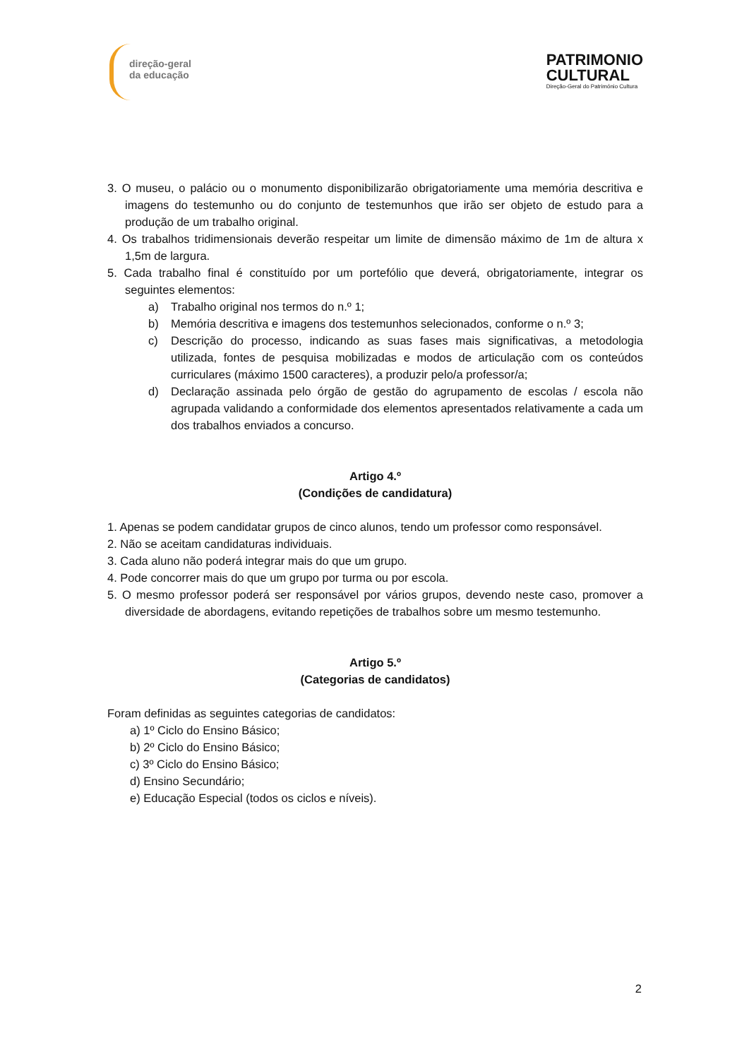direção-geral
da educação
PATRIMONIO
CULTURAL
Direção-Geral do Património Cultura
3. O museu, o palácio ou o monumento disponibilizarão obrigatoriamente uma memória descritiva e imagens do testemunho ou do conjunto de testemunhos que irão ser objeto de estudo para a produção de um trabalho original.
4. Os trabalhos tridimensionais deverão respeitar um limite de dimensão máximo de 1m de altura x 1,5m de largura.
5. Cada trabalho final é constituído por um portefólio que deverá, obrigatoriamente, integrar os seguintes elementos:
a) Trabalho original nos termos do n.º 1;
b) Memória descritiva e imagens dos testemunhos selecionados, conforme o n.º 3;
c) Descrição do processo, indicando as suas fases mais significativas, a metodologia utilizada, fontes de pesquisa mobilizadas e modos de articulação com os conteúdos curriculares (máximo 1500 caracteres), a produzir pelo/a professor/a;
d) Declaração assinada pelo órgão de gestão do agrupamento de escolas / escola não agrupada validando a conformidade dos elementos apresentados relativamente a cada um dos trabalhos enviados a concurso.
Artigo 4.º
(Condições de candidatura)
1. Apenas se podem candidatar grupos de cinco alunos, tendo um professor como responsável.
2. Não se aceitam candidaturas individuais.
3. Cada aluno não poderá integrar mais do que um grupo.
4. Pode concorrer mais do que um grupo por turma ou por escola.
5. O mesmo professor poderá ser responsável por vários grupos, devendo neste caso, promover a diversidade de abordagens, evitando repetições de trabalhos sobre um mesmo testemunho.
Artigo 5.º
(Categorias de candidatos)
Foram definidas as seguintes categorias de candidatos:
a) 1º Ciclo do Ensino Básico;
b) 2º Ciclo do Ensino Básico;
c) 3º Ciclo do Ensino Básico;
d) Ensino Secundário;
e) Educação Especial (todos os ciclos e níveis).
2